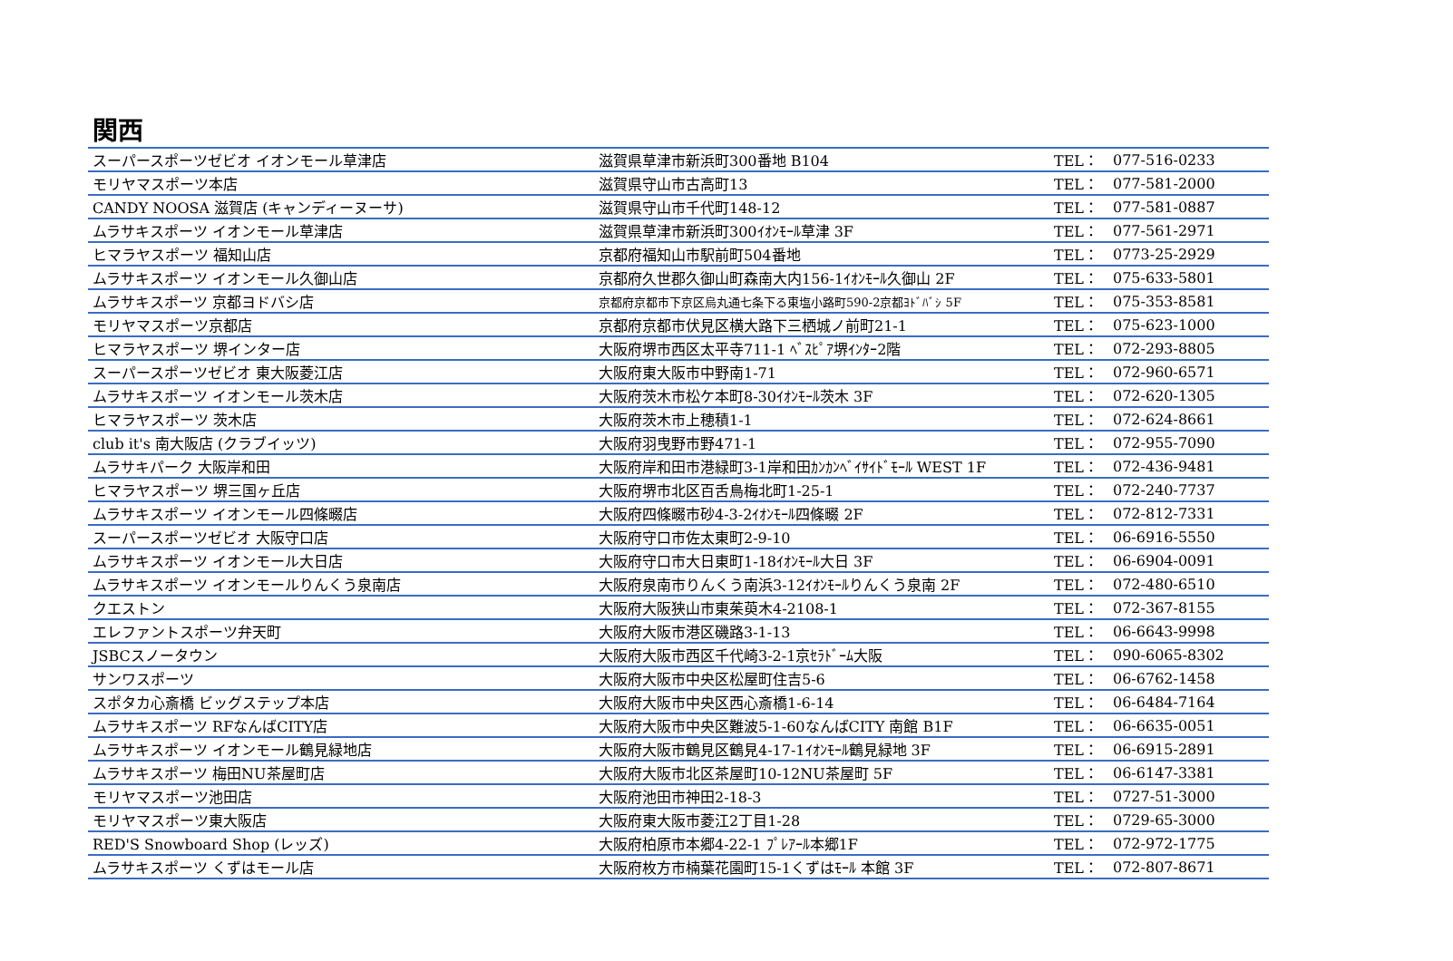関西
| スーパースポーツゼビオ イオンモール草津店 | 滋賀県草津市新浜町300番地 B104 | TEL： | 077-516-0233 |
| モリヤマスポーツ本店 | 滋賀県守山市古高町13 | TEL： | 077-581-2000 |
| CANDY NOOSA 滋賀店 (キャンディーヌーサ) | 滋賀県守山市千代町148-12 | TEL： | 077-581-0887 |
| ムラサキスポーツ イオンモール草津店 | 滋賀県草津市新浜町300ｲｵﾝﾓｰﾙ草津 3F | TEL： | 077-561-2971 |
| ヒマラヤスポーツ 福知山店 | 京都府福知山市駅前町504番地 | TEL： | 0773-25-2929 |
| ムラサキスポーツ イオンモール久御山店 | 京都府久世郡久御山町森南大内156-1ｲｵﾝﾓｰﾙ久御山 2F | TEL： | 075-633-5801 |
| ムラサキスポーツ 京都ヨドバシ店 | 京都府京都市下京区烏丸通七条下る東塩小路町590-2京都ﾖﾄﾞﾊﾞｼ 5F | TEL： | 075-353-8581 |
| モリヤマスポーツ京都店 | 京都府京都市伏見区横大路下三栖城ノ前町21-1 | TEL： | 075-623-1000 |
| ヒマラヤスポーツ 堺インター店 | 大阪府堺市西区太平寺711-1 ﾍﾞｽﾋﾟｱ堺ｲﾝﾀｰ2階 | TEL： | 072-293-8805 |
| スーパースポーツゼビオ 東大阪菱江店 | 大阪府東大阪市中野南1-71 | TEL： | 072-960-6571 |
| ムラサキスポーツ イオンモール茨木店 | 大阪府茨木市松ケ本町8-30ｲｵﾝﾓｰﾙ茨木 3F | TEL： | 072-620-1305 |
| ヒマラヤスポーツ 茨木店 | 大阪府茨木市上穂積1-1 | TEL： | 072-624-8661 |
| club it's 南大阪店 (クラブイッツ) | 大阪府羽曳野市野471-1 | TEL： | 072-955-7090 |
| ムラサキパーク 大阪岸和田 | 大阪府岸和田市港緑町3-1岸和田ｶﾝｶﾝﾍﾞｲｻｲﾄﾞﾓｰﾙ WEST 1F | TEL： | 072-436-9481 |
| ヒマラヤスポーツ 堺三国ヶ丘店 | 大阪府堺市北区百舌鳥梅北町1-25-1 | TEL： | 072-240-7737 |
| ムラサキスポーツ イオンモール四條畷店 | 大阪府四條畷市砂4-3-2ｲｵﾝﾓｰﾙ四條畷 2F | TEL： | 072-812-7331 |
| スーパースポーツゼビオ 大阪守口店 | 大阪府守口市佐太東町2-9-10 | TEL： | 06-6916-5550 |
| ムラサキスポーツ イオンモール大日店 | 大阪府守口市大日東町1-18ｲｵﾝﾓｰﾙ大日 3F | TEL： | 06-6904-0091 |
| ムラサキスポーツ イオンモールりんくう泉南店 | 大阪府泉南市りんくう南浜3-12ｲｵﾝﾓｰﾙりんくう泉南 2F | TEL： | 072-480-6510 |
| クエストン | 大阪府大阪狭山市東茱萸木4-2108-1 | TEL： | 072-367-8155 |
| エレファントスポーツ弁天町 | 大阪府大阪市港区磯路3-1-13 | TEL： | 06-6643-9998 |
| JSBCスノータウン | 大阪府大阪市西区千代崎3-2-1京ｾﾗﾄﾞｰﾑ大阪 | TEL： | 090-6065-8302 |
| サンワスポーツ | 大阪府大阪市中央区松屋町住吉5-6 | TEL： | 06-6762-1458 |
| スポタカ心斎橋 ビッグステップ本店 | 大阪府大阪市中央区西心斎橋1-6-14 | TEL： | 06-6484-7164 |
| ムラサキスポーツ RFなんばCITY店 | 大阪府大阪市中央区難波5-1-60なんばCITY 南館 B1F | TEL： | 06-6635-0051 |
| ムラサキスポーツ イオンモール鶴見緑地店 | 大阪府大阪市鶴見区鶴見4-17-1ｲｵﾝﾓｰﾙ鶴見緑地 3F | TEL： | 06-6915-2891 |
| ムラサキスポーツ 梅田NU茶屋町店 | 大阪府大阪市北区茶屋町10-12NU茶屋町 5F | TEL： | 06-6147-3381 |
| モリヤマスポーツ池田店 | 大阪府池田市神田2-18-3 | TEL： | 0727-51-3000 |
| モリヤマスポーツ東大阪店 | 大阪府東大阪市菱江2丁目1-28 | TEL： | 0729-65-3000 |
| RED'S Snowboard Shop (レッズ) | 大阪府柏原市本郷4-22-1 ﾌﾟﾚｱｰﾙ本郷1F | TEL： | 072-972-1775 |
| ムラサキスポーツ くずはモール店 | 大阪府枚方市楠葉花園町15-1くずはﾓｰﾙ 本館 3F | TEL： | 072-807-8671 |